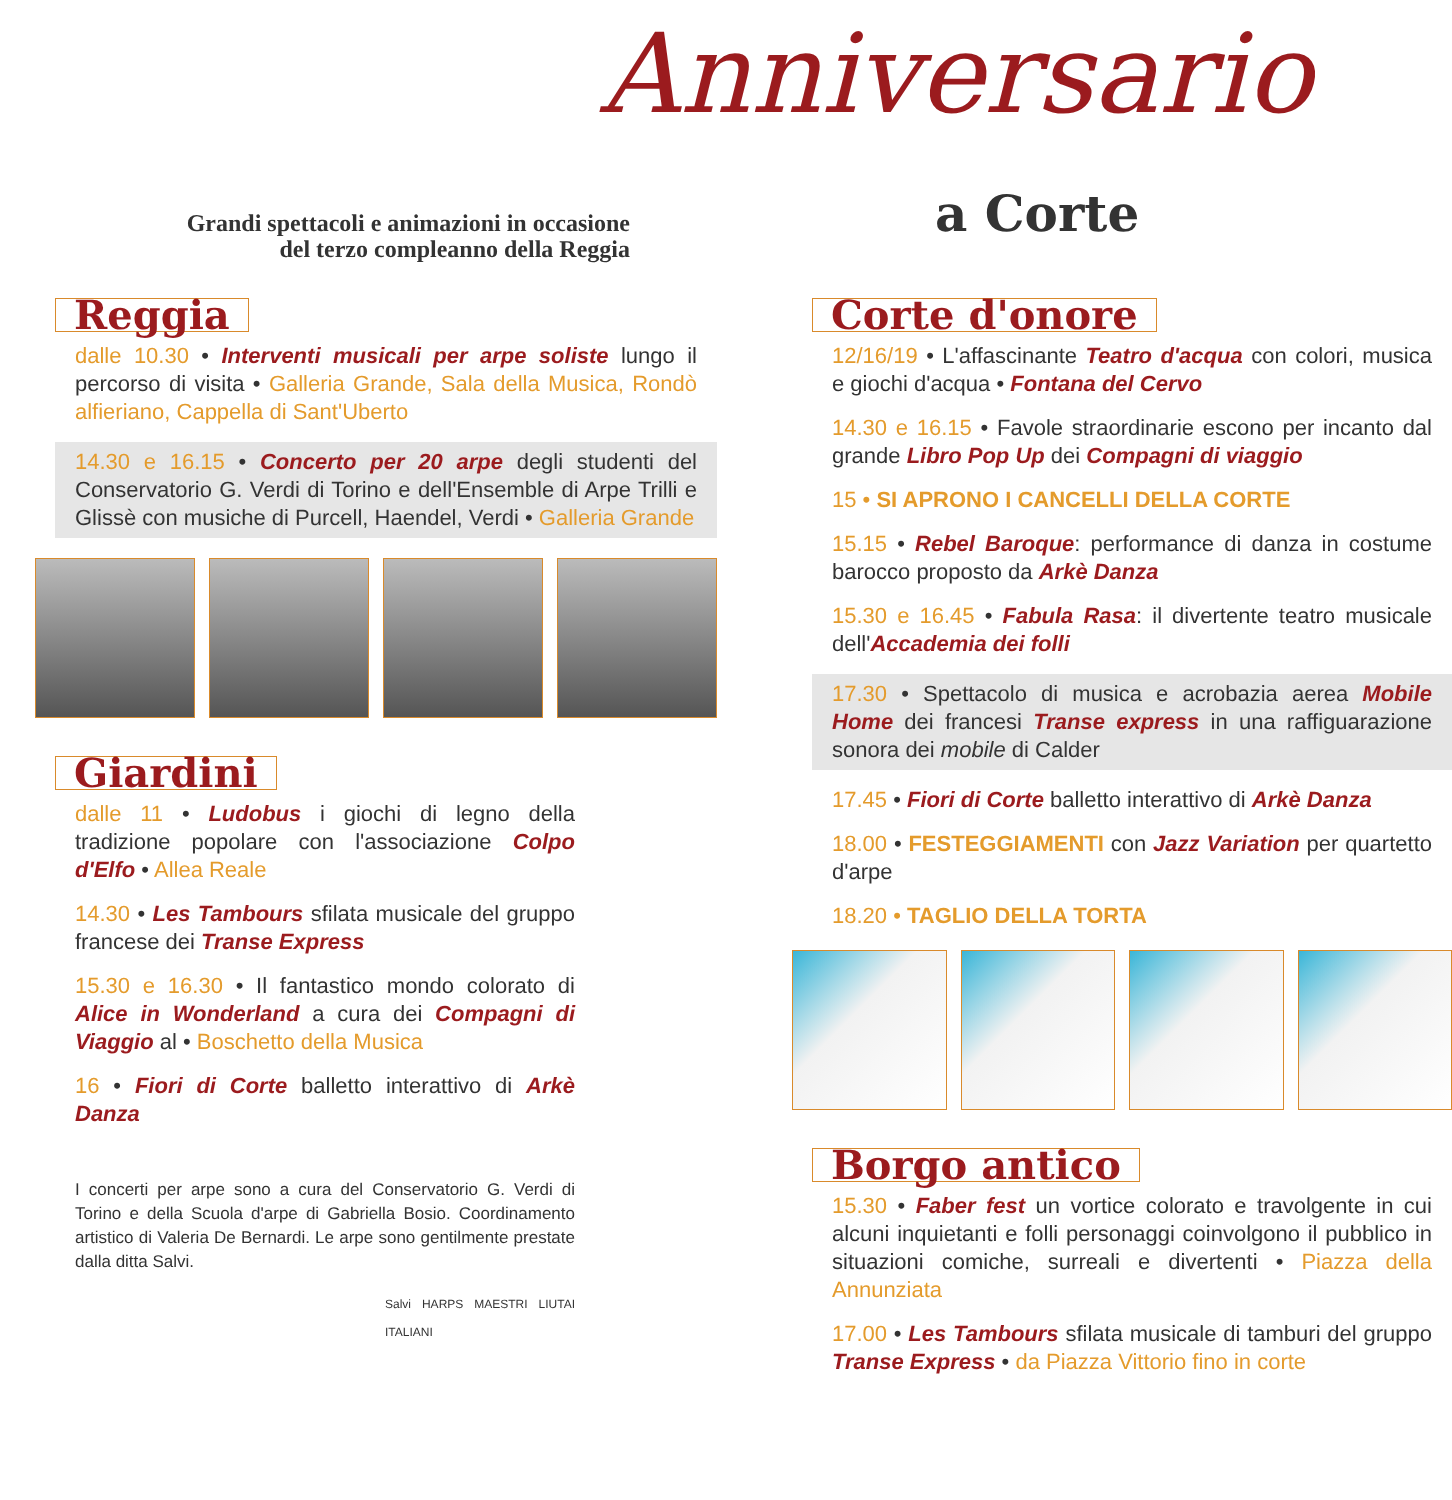Anniversario
Grandi spettacoli e animazioni in occasione
del terzo compleanno della Reggia
a Corte
Reggia
dalle 10.30 • Interventi musicali per arpe soliste lungo il percorso di visita • Galleria Grande, Sala della Musica, Rondò alfieriano, Cappella di Sant'Uberto
14.30 e 16.15 • Concerto per 20 arpe degli studenti del Conservatorio G. Verdi di Torino e dell'Ensemble di Arpe Trilli e Glissè con musiche di Purcell, Haendel, Verdi • Galleria Grande
Giardini
dalle 11 • Ludobus i giochi di legno della tradizione popolare con l'associazione Colpo d'Elfo • Allea Reale
14.30 • Les Tambours sfilata musicale del gruppo francese dei Transe Express
15.30 e 16.30 • Il fantastico mondo colorato di Alice in Wonderland a cura dei Compagni di Viaggio al • Boschetto della Musica
16 • Fiori di Corte balletto interattivo di Arkè Danza
I concerti per arpe sono a cura del Conservatorio G. Verdi di Torino e della Scuola d'arpe di Gabriella Bosio. Coordinamento artistico di Valeria De Bernardi. Le arpe sono gentilmente prestate dalla ditta Salvi.
Salvi HARPS MAESTRI LIUTAI ITALIANI
Corte d'onore
12/16/19 • L'affascinante Teatro d'acqua con colori, musica e giochi d'acqua • Fontana del Cervo
14.30 e 16.15 • Favole straordinarie escono per incanto dal grande Libro Pop Up dei Compagni di viaggio
15 • SI APRONO I CANCELLI DELLA CORTE
15.15 • Rebel Baroque: performance di danza in costume barocco proposto da Arkè Danza
15.30 e 16.45 • Fabula Rasa: il divertente teatro musicale dell'Accademia dei folli
17.30 • Spettacolo di musica e acrobazia aerea Mobile Home dei francesi Transe express in una raffiguarazione sonora dei mobile di Calder
17.45 • Fiori di Corte balletto interattivo di Arkè Danza
18.00 • FESTEGGIAMENTI con Jazz Variation per quartetto d'arpe
18.20 • TAGLIO DELLA TORTA
Borgo antico
15.30 • Faber fest un vortice colorato e travolgente in cui alcuni inquietanti e folli personaggi coinvolgono il pubblico in situazioni comiche, surreali e divertenti • Piazza della Annunziata
17.00 • Les Tambours sfilata musicale di tamburi del gruppo Transe Express • da Piazza Vittorio fino in corte